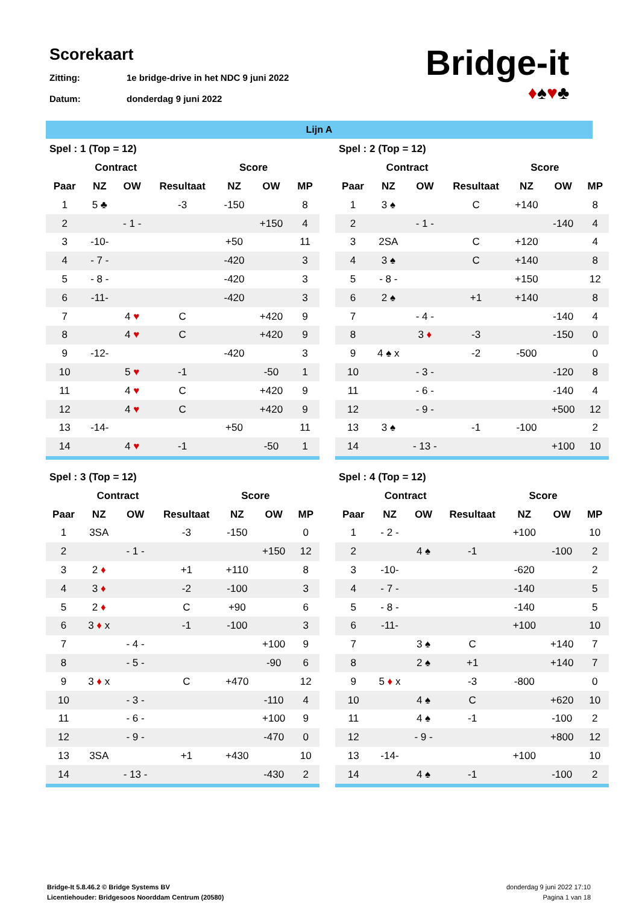Scorekaart
Zitting: 1e bridge-drive in het NDC 9 juni 2022
Datum: donderdag 9 juni 2022
Bridge-it
♦♠♥♣
Lijn A
| Spel : 1 (Top = 12) | | | | | | |
| --- | --- | --- | --- | --- | --- | --- |
| | Contract | | | Score | | |
| Paar | NZ | OW | Resultaat | NZ | OW | MP |
| 1 | 5 ♣ | | -3 | -150 | | 8 |
| 2 | | - 1 - | | | +150 | 4 |
| 3 | -10- | | | +50 | | 11 |
| 4 | - 7 - | | | -420 | | 3 |
| 5 | - 8 - | | | -420 | | 3 |
| 6 | -11- | | | -420 | | 3 |
| 7 | | 4 ♥ | C | | +420 | 9 |
| 8 | | 4 ♥ | C | | +420 | 9 |
| 9 | -12- | | | -420 | | 3 |
| 10 | | 5 ♥ | -1 | | -50 | 1 |
| 11 | | 4 ♥ | C | | +420 | 9 |
| 12 | | 4 ♥ | C | | +420 | 9 |
| 13 | -14- | | | +50 | | 11 |
| 14 | | 4 ♥ | -1 | | -50 | 1 |
| Spel : 2 (Top = 12) | | | | | | |
| --- | --- | --- | --- | --- | --- | --- |
| | Contract | | | Score | | |
| Paar | NZ | OW | Resultaat | NZ | OW | MP |
| 1 | 3 ♠ | | C | +140 | | 8 |
| 2 | | - 1 - | | | -140 | 4 |
| 3 | 2SA | | C | +120 | | 4 |
| 4 | 3 ♠ | | C | +140 | | 8 |
| 5 | - 8 - | | | +150 | | 12 |
| 6 | 2 ♠ | | +1 | +140 | | 8 |
| 7 | | - 4 - | | | -140 | 4 |
| 8 | | 3 ♦ | -3 | | -150 | 0 |
| 9 | 4 ♠ x | | -2 | -500 | | 0 |
| 10 | | - 3 - | | | -120 | 8 |
| 11 | | - 6 - | | | -140 | 4 |
| 12 | | - 9 - | | | +500 | 12 |
| 13 | 3 ♠ | | -1 | -100 | | 2 |
| 14 | | - 13 - | | | +100 | 10 |
| Spel : 3 (Top = 12) | | | | | | |
| --- | --- | --- | --- | --- | --- | --- |
| | Contract | | | Score | | |
| Paar | NZ | OW | Resultaat | NZ | OW | MP |
| 1 | 3SA | | -3 | -150 | | 0 |
| 2 | | - 1 - | | | +150 | 12 |
| 3 | 2 ♦ | | +1 | +110 | | 8 |
| 4 | 3 ♦ | | -2 | -100 | | 3 |
| 5 | 2 ♦ | | C | +90 | | 6 |
| 6 | 3 ♦ x | | -1 | -100 | | 3 |
| 7 | | - 4 - | | | +100 | 9 |
| 8 | | - 5 - | | | -90 | 6 |
| 9 | 3 ♦ x | | C | +470 | | 12 |
| 10 | | - 3 - | | | -110 | 4 |
| 11 | | - 6 - | | | +100 | 9 |
| 12 | | - 9 - | | | -470 | 0 |
| 13 | 3SA | | +1 | +430 | | 10 |
| 14 | | - 13 - | | | -430 | 2 |
| Spel : 4 (Top = 12) | | | | | | |
| --- | --- | --- | --- | --- | --- | --- |
| | Contract | | | Score | | |
| Paar | NZ | OW | Resultaat | NZ | OW | MP |
| 1 | - 2 - | | | +100 | | 10 |
| 2 | | 4 ♠ | -1 | | -100 | 2 |
| 3 | -10- | | | -620 | | 2 |
| 4 | - 7 - | | | -140 | | 5 |
| 5 | - 8 - | | | -140 | | 5 |
| 6 | -11- | | | +100 | | 10 |
| 7 | | 3 ♠ | C | | +140 | 7 |
| 8 | | 2 ♠ | +1 | | +140 | 7 |
| 9 | 5 ♦ x | | -3 | -800 | | 0 |
| 10 | | 4 ♠ | C | | +620 | 10 |
| 11 | | 4 ♠ | -1 | | -100 | 2 |
| 12 | | - 9 - | | | +800 | 12 |
| 13 | -14- | | | +100 | | 10 |
| 14 | | 4 ♠ | -1 | | -100 | 2 |
Bridge-It 5.8.46.2 © Bridge Systems BV
Licentiehouder: Bridgesoos Noorddam Centrum (20580)
donderdag 9 juni 2022 17:10
Pagina 1 van 18